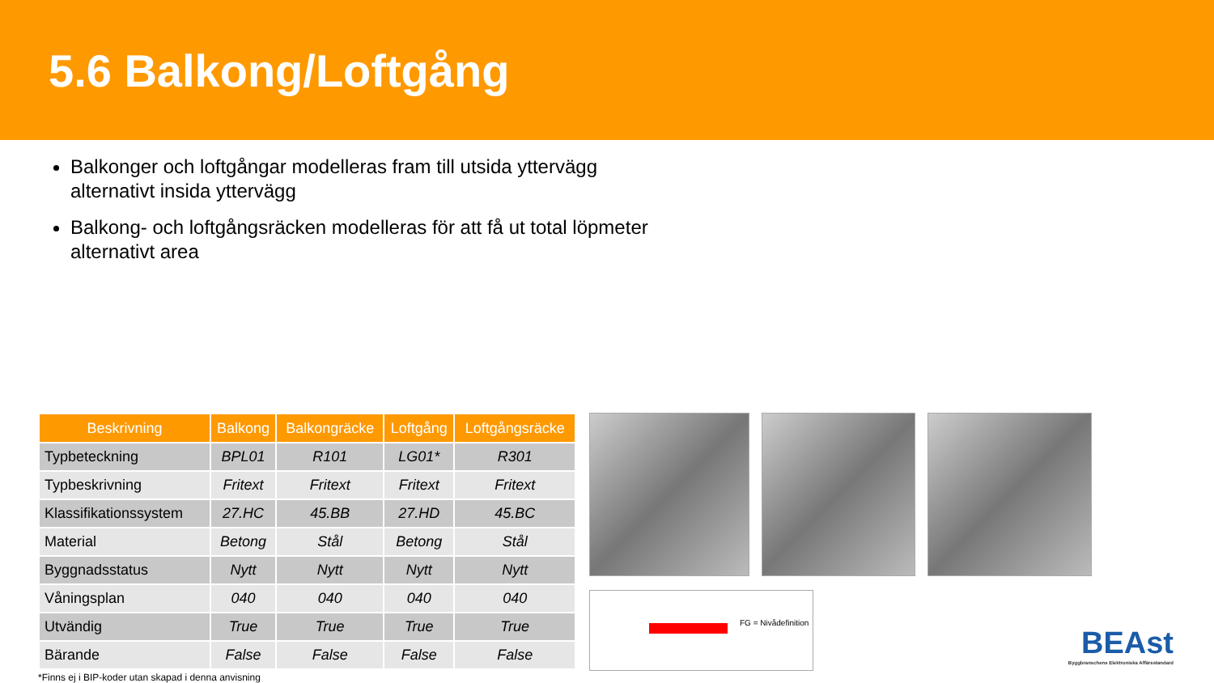5.6 Balkong/Loftgång
Balkonger och loftgångar modelleras fram till utsida yttervägg alternativt insida yttervägg
Balkong- och loftgångsräcken modelleras för att få ut total löpmeter alternativt area
| Beskrivning | Balkong | Balkongräcke | Loftgång | Loftgångsräcke |
| --- | --- | --- | --- | --- |
| Typbeteckning | BPL01 | R101 | LG01* | R301 |
| Typbeskrivning | Fritext | Fritext | Fritext | Fritext |
| Klassifikationssystem | 27.HC | 45.BB | 27.HD | 45.BC |
| Material | Betong | Stål | Betong | Stål |
| Byggnadsstatus | Nytt | Nytt | Nytt | Nytt |
| Våningsplan | 040 | 040 | 040 | 040 |
| Utvändig | True | True | True | True |
| Bärande | False | False | False | False |
*Finns ej i BIP-koder utan skapad i denna anvisning
FG = Nivådefinition
BEAst
Byggbranschens Elektroniska Affärsstandard